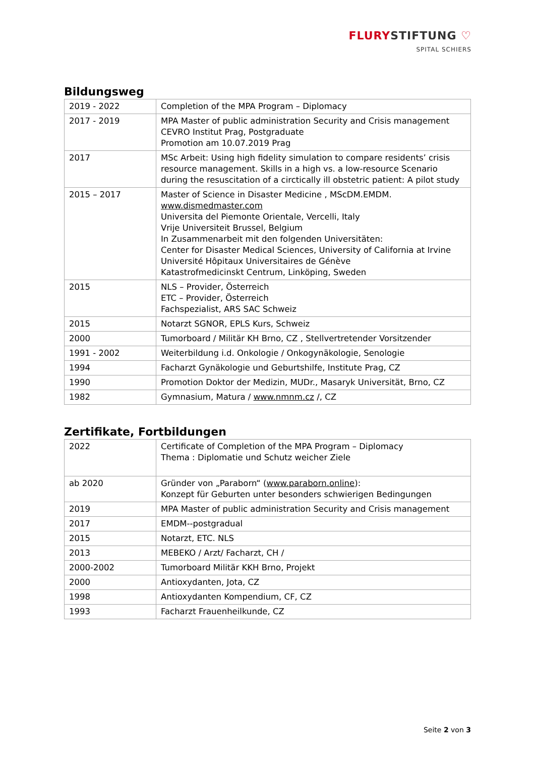FLURYSTIFTUNG ♡
SPITAL SCHIERS
Bildungsweg
| 2019 - 2022 | Completion of the MPA Program – Diplomacy |
| 2017 - 2019 | MPA Master of public administration Security and Crisis management CEVRO Institut Prag, Postgraduate Promotion am 10.07.2019 Prag |
| 2017 | MSc Arbeit: Using high fidelity simulation to compare residents’ crisis resource management. Skills in a high vs. a low-resource Scenario during the resuscitation of a circtically ill obstetric patient: A pilot study |
| 2015 – 2017 | Master of Science in Disaster Medicine , MScDM.EMDM. www.dismedmaster.com Universita del Piemonte Orientale, Vercelli, Italy Vrije Universiteit Brussel, Belgium In Zusammenarbeit mit den folgenden Universitäten: Center for Disaster Medical Sciences, University of California at Irvine Université Hôpitaux Universitaires de Génève Katastrofmedicinskt Centrum, Linköping, Sweden |
| 2015 | NLS – Provider, Österreich ETC – Provider, Österreich Fachspezialist, ARS SAC Schweiz |
| 2015 | Notarzt SGNOR, EPLS Kurs, Schweiz |
| 2000 | Tumorboard / Militär KH Brno, CZ , Stellvertretender Vorsitzender |
| 1991 - 2002 | Weiterbildung i.d. Onkologie / Onkogynäkologie, Senologie |
| 1994 | Facharzt Gynäkologie und Geburtshilfe, Institute Prag, CZ |
| 1990 | Promotion Doktor der Medizin, MUDr., Masaryk Universität, Brno, CZ |
| 1982 | Gymnasium, Matura / www.nmnm.cz /, CZ |
Zertifikate, Fortbildungen
| 2022 | Certificate of Completion of the MPA Program – Diplomacy Thema : Diplomatie und Schutz weicher Ziele |
| ab 2020 | Gründer von „Paraborn“ ( www.paraborn.online ): Konzept für Geburten unter besonders schwierigen Bedingungen |
| 2019 | MPA Master of public administration Security and Crisis management |
| 2017 | EMDM--postgradual |
| 2015 | Notarzt, ETC. NLS |
| 2013 | MEBEKO / Arzt/ Facharzt, CH / |
| 2000-2002 | Tumorboard Militär KKH Brno, Projekt |
| 2000 | Antioxydanten, Jota, CZ |
| 1998 | Antioxydanten Kompendium, CF, CZ |
| 1993 | Facharzt Frauenheilkunde, CZ |
Seite 2 von 3